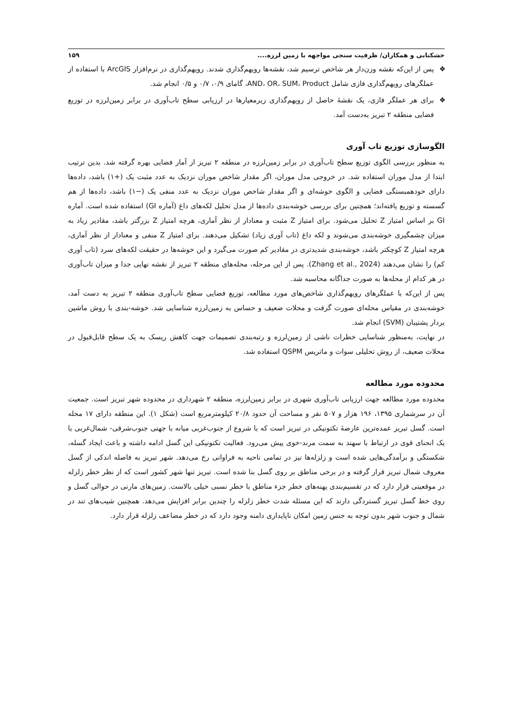خشکنابی و همکاران/ ظرفیت سنجی مواجهه با زمین لرزه.... ۱۵۹
❖ پس از این‌که نقشه وزن‌دار هر شاخص ترسیم شد، نقشه‌ها رویهم‌گذاری شدند. رویهم‌گذاری در نرم‌افزار ArcGIS با استفاده از عملگرهای رویهم‌گذاری فازی شامل AND، OR، SUM، Product، گامای ۰/۹، ۰/۷ و ۰/۵ انجام شد.
❖ برای هر عملگر فازی، یک نقشهٔ حاصل از رویهم‌گذاری زیرمعیارها در ارزیابی سطح تاب‌آوری در برابر زمین‌لرزه در توزیع فضایی منطقه ۲ تبریز به‌دست آمد.
الگوسازی توزیع تاب آوری
به منظور بررسی الگوی توزیع سطح تاب‌آوری در برابر زمین‌لرزه در منطقه ۲ تبریز از آمار فضایی بهره گرفته شد. بدین ترتیب ابتدا از مدل موران استفاده شد. در خروجی مدل موران، اگر مقدار شاخص موران نزدیک به عدد مثبت یک (+۱) باشد، داده‌ها دارای خودهمبستگی فضایی و الگوی خوشه‌ای و اگر مقدار شاخص موران نزدیک به عدد منفی یک (−۱) باشد، داده‌ها از هم گسسته و توزیع یافته‌اند؛ همچنین برای بررسی خوشه‌بندی داده‌ها از مدل تحلیل لکه‌های داغ (آماره GI) استفاده شده است. آماره GI بر اساس امتیاز Z تحلیل می‌شود. برای امتیاز Z مثبت و معنادار از نظر آماری، هرچه امتیاز Z بزرگتر باشد، مقادیر زیاد به میزان چشمگیری خوشه‌بندی می‌شوند و لکه داغ (تاب آوری زیاد) تشکیل می‌دهند. برای امتیاز Z منفی و معنادار از نظر آماری، هرچه امتیاز Z کوچکتر باشد، خوشه‌بندی شدیدتری در مقادیر کم صورت می‌گیرد و این خوشه‌ها در حقیقت لکه‌های سرد (تاب آوری کم) را نشان می‌دهند (Zhang et al., 2024). پس از این مرحله، محله‌های منطقه ۲ تبریز از نقشه نهایی جدا و میزان تاب‌آوری در هر کدام از محله‌ها به صورت جداگانه محاسبه شد.
پس از این‌که با عملگرهای رویهم‌گذاری شاخص‌های مورد مطالعه، توزیع فضایی سطح تاب‌آوری منطقه ۲ تبریز به دست آمد، خوشه‌بندی در مقیاس محله‌ای صورت گرفت و محلات ضعیف و حساس به زمین‌لرزه شناسایی شد. خوشه-بندی با روش ماشین بردار پشتیبان (SVM) انجام شد.
در نهایت، به‌منظور شناسایی خطرات ناشی از زمین‌لرزه و رتبه‌بندی تصمیمات جهت کاهش ریسک به یک سطح قابل‌قبول در محلات ضعیف، از روش تحلیلی سوات و ماتریس QSPM استفاده شد.
محدوده مورد مطالعه
محدوده مورد مطالعه جهت ارزیابی تاب‌آوری شهری در برابر زمین‌لرزه، منطقه ۲ شهرداری در محدوده شهر تبریز است. جمعیت آن در سرشماری ۱۳۹۵، ۱۹۶ هزار و ۵۰۷ نفر و مساحت آن حدود ۲۰/۸ کیلومترمربع است (شکل ۱). این منطقه دارای ۱۷ محله است. گسل تبریز عمده‌ترین عارضهٔ تکتونیکی در تبریز است که با شروع از جنوب‌غربی میانه با جهتی جنوب‌شرقی- شمال‌غربی با یک انحنای قوی در ارتباط با سهند به سمت مرند-خوی پیش می‌رود. فعالیت تکتونیکی این گسل ادامه داشته و باعث ایجاد گسله، شکستگی و برآمدگی‌هایی شده است و زلزله‌ها نیز در تمامی ناحیه به فراوانی رخ می‌دهد. شهر تبریز به فاصله اندکی از گسل معروف شمال تبریز قرار گرفته و در برخی مناطق بر روی گسل بنا شده است. تبریز تنها شهر کشور است که از نظر خطر زلزله در موقعیتی قرار دارد که در تقسیم‌بندی پهنه‌های خطر جزء مناطق با خطر نسبی خیلی بالاست. زمین‌های مارنی در حوالی گسل و روی خط گسل تبریز گستردگی دارند که این مسئله شدت خطر زلزله را چندین برابر افزایش می‌دهد. همچنین شیب‌های تند در شمال و جنوب شهر بدون توجه به جنس زمین امکان ناپایداری دامنه وجود دارد که در خطر مضاعف زلزله قرار دارد.